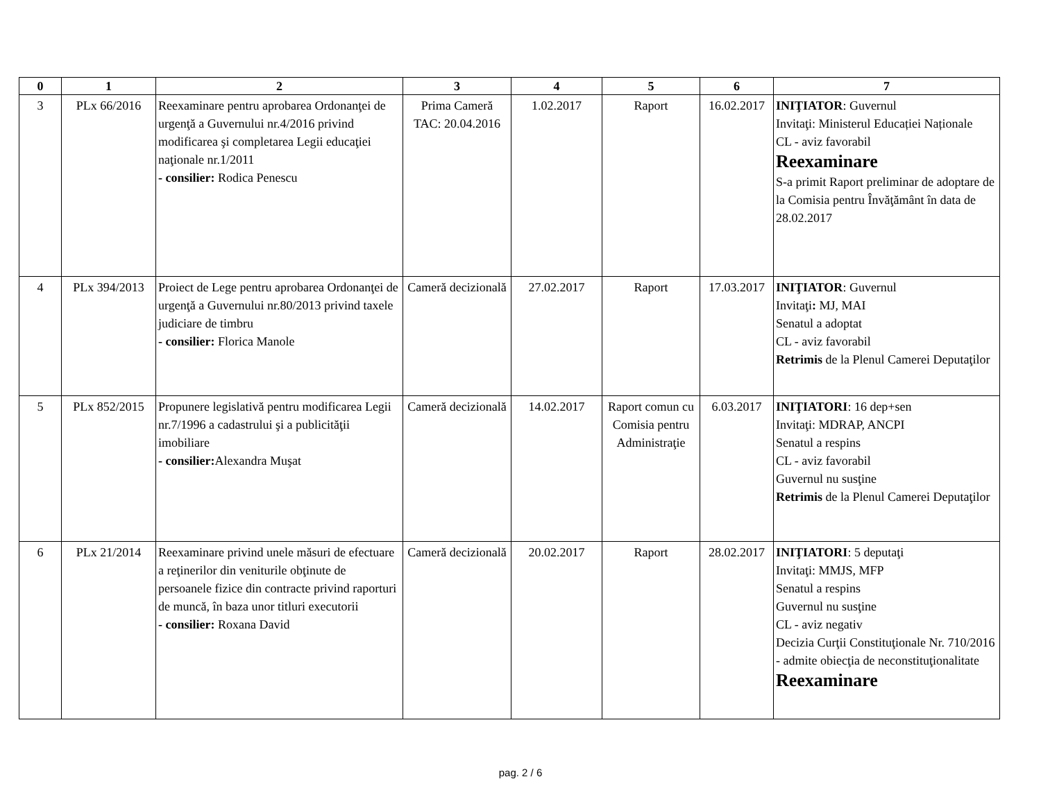| 0 | 1 | 2 | 3 | 4 | 5 | 6 | 7 |
| --- | --- | --- | --- | --- | --- | --- | --- |
| 3 | PLx 66/2016 | Reexaminare pentru aprobarea Ordonanţei de urgenţă a Guvernului nr.4/2016 privind modificarea şi completarea Legii educaţiei naţionale nr.1/2011 - consilier: Rodica Penescu | Prima Cameră TAC: 20.04.2016 | 1.02.2017 | Raport | 16.02.2017 | INIŢIATOR : Guvernul Invitaţi: Ministerul Educației Naționale CL - aviz favorabil Reexaminare S-a primit Raport preliminar de adoptare de la Comisia pentru Învăţământ în data de 28.02.2017 |
| 4 | PLx 394/2013 | Proiect de Lege pentru aprobarea Ordonanţei de urgenţă a Guvernului nr.80/2013 privind taxele judiciare de timbru - consilier: Florica Manole | Cameră decizională | 27.02.2017 | Raport | 17.03.2017 | INIŢIATOR : Guvernul Invitaţi : MJ, MAI Senatul a adoptat CL - aviz favorabil Retrimis de la Plenul Camerei Deputaţilor |
| 5 | PLx 852/2015 | Propunere legislativă pentru modificarea Legii nr.7/1996 a cadastrului şi a publicităţii imobiliare - consilier: Alexandra Muşat | Cameră decizională | 14.02.2017 | Raport comun cu Comisia pentru Administraţie | 6.03.2017 | INIŢIATORI : 16 dep+sen Invitaţi: MDRAP, ANCPI Senatul a respins CL - aviz favorabil Guvernul nu susţine Retrimis de la Plenul Camerei Deputaţilor |
| 6 | PLx 21/2014 | Reexaminare privind unele măsuri de efectuare a reţinerilor din veniturile obţinute de persoanele fizice din contracte privind raporturi de muncă, în baza unor titluri executorii - consilier: Roxana David | Cameră decizională | 20.02.2017 | Raport | 28.02.2017 | INIŢIATORI : 5 deputaţi Invitaţi: MMJS, MFP Senatul a respins Guvernul nu susţine CL - aviz negativ Decizia Curţii Constituţionale Nr. 710/2016 - admite obiecţia de neconstituţionalitate Reexaminare |
pag. 2 / 6